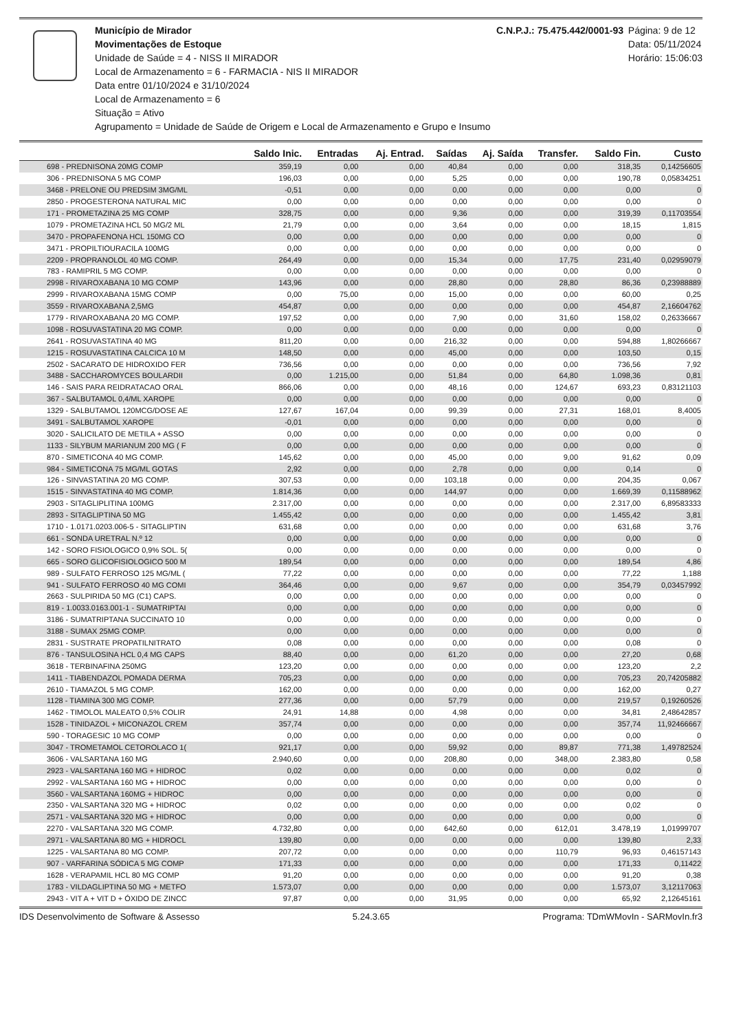Município de Mirador
Movimentações de Estoque
Unidade de Saúde = 4 - NISS II MIRADOR
Local de Armazenamento = 6 - FARMACIA - NIS II MIRADOR
Data entre 01/10/2024 e 31/10/2024
Local de Armazenamento = 6
Situação = Ativo
Agrupamento = Unidade de Saúde de Origem e Local de Armazenamento e Grupo e Insumo
C.N.P.J.: 75.475.442/0001-93 Página: 9 de 12
Data: 05/11/2024
Horário: 15:06:03
| | Saldo Inic. | Entradas | Aj. Entrad. | Saídas | Aj. Saída | Transfer. | Saldo Fin. | Custo |
| --- | --- | --- | --- | --- | --- | --- | --- | --- |
| 698 - PREDNISONA 20MG COMP | 359,19 | 0,00 | 0,00 | 40,84 | 0,00 | 0,00 | 318,35 | 0,14256605 |
| 306 - PREDNISONA 5 MG COMP | 196,03 | 0,00 | 0,00 | 5,25 | 0,00 | 0,00 | 190,78 | 0,05834251 |
| 3468 - PRELONE OU PREDSIM 3MG/ML | -0,51 | 0,00 | 0,00 | 0,00 | 0,00 | 0,00 | 0,00 | 0 |
| 2850 - PROGESTERONA NATURAL MIC | 0,00 | 0,00 | 0,00 | 0,00 | 0,00 | 0,00 | 0,00 | 0 |
| 171 - PROMETAZINA 25 MG COMP | 328,75 | 0,00 | 0,00 | 9,36 | 0,00 | 0,00 | 319,39 | 0,11703554 |
| 1079 - PROMETAZINA HCL 50 MG/2 ML | 21,79 | 0,00 | 0,00 | 3,64 | 0,00 | 0,00 | 18,15 | 1,815 |
| 3470 - PROPAFENONA HCL 150MG CO | 0,00 | 0,00 | 0,00 | 0,00 | 0,00 | 0,00 | 0,00 | 0 |
| 3471 - PROPILTIOURACILA 100MG | 0,00 | 0,00 | 0,00 | 0,00 | 0,00 | 0,00 | 0,00 | 0 |
| 2209 - PROPRANOLOL 40 MG COMP. | 264,49 | 0,00 | 0,00 | 15,34 | 0,00 | 17,75 | 231,40 | 0,02959079 |
| 783 - RAMIPRIL 5 MG COMP. | 0,00 | 0,00 | 0,00 | 0,00 | 0,00 | 0,00 | 0,00 | 0 |
| 2998 - RIVAROXABANA 10 MG COMP | 143,96 | 0,00 | 0,00 | 28,80 | 0,00 | 28,80 | 86,36 | 0,23988889 |
| 2999 - RIVAROXABANA 15MG COMP | 0,00 | 75,00 | 0,00 | 15,00 | 0,00 | 0,00 | 60,00 | 0,25 |
| 3559 - RIVAROXABANA 2,5MG | 454,87 | 0,00 | 0,00 | 0,00 | 0,00 | 0,00 | 454,87 | 2,16604762 |
| 1779 - RIVAROXABANA 20 MG COMP. | 197,52 | 0,00 | 0,00 | 7,90 | 0,00 | 31,60 | 158,02 | 0,26336667 |
| 1098 - ROSUVASTATINA 20 MG COMP. | 0,00 | 0,00 | 0,00 | 0,00 | 0,00 | 0,00 | 0,00 | 0 |
| 2641 - ROSUVASTATINA 40 MG | 811,20 | 0,00 | 0,00 | 216,32 | 0,00 | 0,00 | 594,88 | 1,80266667 |
| 1215 - ROSUVASTATINA CALCICA 10 M | 148,50 | 0,00 | 0,00 | 45,00 | 0,00 | 0,00 | 103,50 | 0,15 |
| 2502 - SACARATO DE HIDROXIDO FER | 736,56 | 0,00 | 0,00 | 0,00 | 0,00 | 0,00 | 736,56 | 7,92 |
| 3488 - SACCHAROMYCES BOULARDII | 0,00 | 1.215,00 | 0,00 | 51,84 | 0,00 | 64,80 | 1.098,36 | 0,81 |
| 146 - SAIS PARA REIDRATACAO ORAL | 866,06 | 0,00 | 0,00 | 48,16 | 0,00 | 124,67 | 693,23 | 0,83121103 |
| 367 - SALBUTAMOL 0,4/ML XAROPE | 0,00 | 0,00 | 0,00 | 0,00 | 0,00 | 0,00 | 0,00 | 0 |
| 1329 - SALBUTAMOL 120MCG/DOSE AE | 127,67 | 167,04 | 0,00 | 99,39 | 0,00 | 27,31 | 168,01 | 8,4005 |
| 3491 - SALBUTAMOL XAROPE | -0,01 | 0,00 | 0,00 | 0,00 | 0,00 | 0,00 | 0,00 | 0 |
| 3020 - SALICILATO DE METILA + ASSO | 0,00 | 0,00 | 0,00 | 0,00 | 0,00 | 0,00 | 0,00 | 0 |
| 1133 - SILYBUM MARIANUM 200 MG ( F | 0,00 | 0,00 | 0,00 | 0,00 | 0,00 | 0,00 | 0,00 | 0 |
| 870 - SIMETICONA 40 MG COMP. | 145,62 | 0,00 | 0,00 | 45,00 | 0,00 | 9,00 | 91,62 | 0,09 |
| 984 - SIMETICONA 75 MG/ML GOTAS | 2,92 | 0,00 | 0,00 | 2,78 | 0,00 | 0,00 | 0,14 | 0 |
| 126 - SINVASTATINA 20 MG COMP. | 307,53 | 0,00 | 0,00 | 103,18 | 0,00 | 0,00 | 204,35 | 0,067 |
| 1515 - SINVASTATINA 40 MG COMP. | 1.814,36 | 0,00 | 0,00 | 144,97 | 0,00 | 0,00 | 1.669,39 | 0,11588962 |
| 2903 - SITAGLIPLITINA 100MG | 2.317,00 | 0,00 | 0,00 | 0,00 | 0,00 | 0,00 | 2.317,00 | 6,89583333 |
| 2893 - SITAGLIPTINA 50 MG | 1.455,42 | 0,00 | 0,00 | 0,00 | 0,00 | 0,00 | 1.455,42 | 3,81 |
| 1710 - 1.0171.0203.006-5 - SITAGLIPTIN | 631,68 | 0,00 | 0,00 | 0,00 | 0,00 | 0,00 | 631,68 | 3,76 |
| 661 - SONDA URETRAL N.º 12 | 0,00 | 0,00 | 0,00 | 0,00 | 0,00 | 0,00 | 0,00 | 0 |
| 142 - SORO FISIOLOGICO 0,9% SOL. 5( | 0,00 | 0,00 | 0,00 | 0,00 | 0,00 | 0,00 | 0,00 | 0 |
| 665 - SORO GLICOFISIOLOGICO 500 M | 189,54 | 0,00 | 0,00 | 0,00 | 0,00 | 0,00 | 189,54 | 4,86 |
| 989 - SULFATO FERROSO 125 MG/ML ( | 77,22 | 0,00 | 0,00 | 0,00 | 0,00 | 0,00 | 77,22 | 1,188 |
| 941 - SULFATO FERROSO 40 MG COMI | 364,46 | 0,00 | 0,00 | 9,67 | 0,00 | 0,00 | 354,79 | 0,03457992 |
| 2663 - SULPIRIDA 50 MG (C1) CAPS. | 0,00 | 0,00 | 0,00 | 0,00 | 0,00 | 0,00 | 0,00 | 0 |
| 819 - 1.0033.0163.001-1 - SUMATRIPTAI | 0,00 | 0,00 | 0,00 | 0,00 | 0,00 | 0,00 | 0,00 | 0 |
| 3186 - SUMATRIPTANA SUCCINATO 10 | 0,00 | 0,00 | 0,00 | 0,00 | 0,00 | 0,00 | 0,00 | 0 |
| 3188 - SUMAX 25MG COMP. | 0,00 | 0,00 | 0,00 | 0,00 | 0,00 | 0,00 | 0,00 | 0 |
| 2831 - SUSTRATE PROPATILNITRATO | 0,08 | 0,00 | 0,00 | 0,00 | 0,00 | 0,00 | 0,08 | 0 |
| 876 - TANSULOSINA HCL 0,4 MG CAPS | 88,40 | 0,00 | 0,00 | 61,20 | 0,00 | 0,00 | 27,20 | 0,68 |
| 3618 - TERBINAFINA 250MG | 123,20 | 0,00 | 0,00 | 0,00 | 0,00 | 0,00 | 123,20 | 2,2 |
| 1411 - TIABENDAZOL POMADA DERMA | 705,23 | 0,00 | 0,00 | 0,00 | 0,00 | 0,00 | 705,23 | 20,74205882 |
| 2610 - TIAMAZOL 5 MG COMP. | 162,00 | 0,00 | 0,00 | 0,00 | 0,00 | 0,00 | 162,00 | 0,27 |
| 1128 - TIAMINA 300 MG COMP. | 277,36 | 0,00 | 0,00 | 57,79 | 0,00 | 0,00 | 219,57 | 0,19260526 |
| 1462 - TIMOLOL MALEATO 0,5% COLIR | 24,91 | 14,88 | 0,00 | 4,98 | 0,00 | 0,00 | 34,81 | 2,48642857 |
| 1528 - TINIDAZOL + MICONAZOL CREM | 357,74 | 0,00 | 0,00 | 0,00 | 0,00 | 0,00 | 357,74 | 11,92466667 |
| 590 - TORAGESIC 10 MG COMP | 0,00 | 0,00 | 0,00 | 0,00 | 0,00 | 0,00 | 0,00 | 0 |
| 3047 - TROMETAMOL CETOROLACO 1( | 921,17 | 0,00 | 0,00 | 59,92 | 0,00 | 89,87 | 771,38 | 1,49782524 |
| 3606 - VALSARTANA 160 MG | 2.940,60 | 0,00 | 0,00 | 208,80 | 0,00 | 348,00 | 2.383,80 | 0,58 |
| 2923 - VALSARTANA 160 MG + HIDROC | 0,02 | 0,00 | 0,00 | 0,00 | 0,00 | 0,00 | 0,02 | 0 |
| 2992 - VALSARTANA 160 MG + HIDROC | 0,00 | 0,00 | 0,00 | 0,00 | 0,00 | 0,00 | 0,00 | 0 |
| 3560 - VALSARTANA 160MG + HIDROC | 0,00 | 0,00 | 0,00 | 0,00 | 0,00 | 0,00 | 0,00 | 0 |
| 2350 - VALSARTANA 320 MG + HIDROC | 0,02 | 0,00 | 0,00 | 0,00 | 0,00 | 0,00 | 0,02 | 0 |
| 2571 - VALSARTANA 320 MG + HIDROC | 0,00 | 0,00 | 0,00 | 0,00 | 0,00 | 0,00 | 0,00 | 0 |
| 2270 - VALSARTANA 320 MG COMP. | 4.732,80 | 0,00 | 0,00 | 642,60 | 0,00 | 612,01 | 3.478,19 | 1,01999707 |
| 2971 - VALSARTANA 80 MG + HIDROCL | 139,80 | 0,00 | 0,00 | 0,00 | 0,00 | 0,00 | 139,80 | 2,33 |
| 1225 - VALSARTANA 80 MG COMP. | 207,72 | 0,00 | 0,00 | 0,00 | 0,00 | 110,79 | 96,93 | 0,46157143 |
| 907 - VARFARINA SÓDICA 5 MG COMP | 171,33 | 0,00 | 0,00 | 0,00 | 0,00 | 0,00 | 171,33 | 0,11422 |
| 1628 - VERAPAMIL HCL 80 MG COMP | 91,20 | 0,00 | 0,00 | 0,00 | 0,00 | 0,00 | 91,20 | 0,38 |
| 1783 - VILDAGLIPTINA 50 MG + METFO | 1.573,07 | 0,00 | 0,00 | 0,00 | 0,00 | 0,00 | 1.573,07 | 3,12117063 |
| 2943 - VIT A + VIT D + ÓXIDO DE ZINCC | 97,87 | 0,00 | 0,00 | 31,95 | 0,00 | 0,00 | 65,92 | 2,12645161 |
IDS Desenvolvimento de Software & Assesso 5.24.3.65 Programa: TDmWMovIn - SARMovIn.fr3